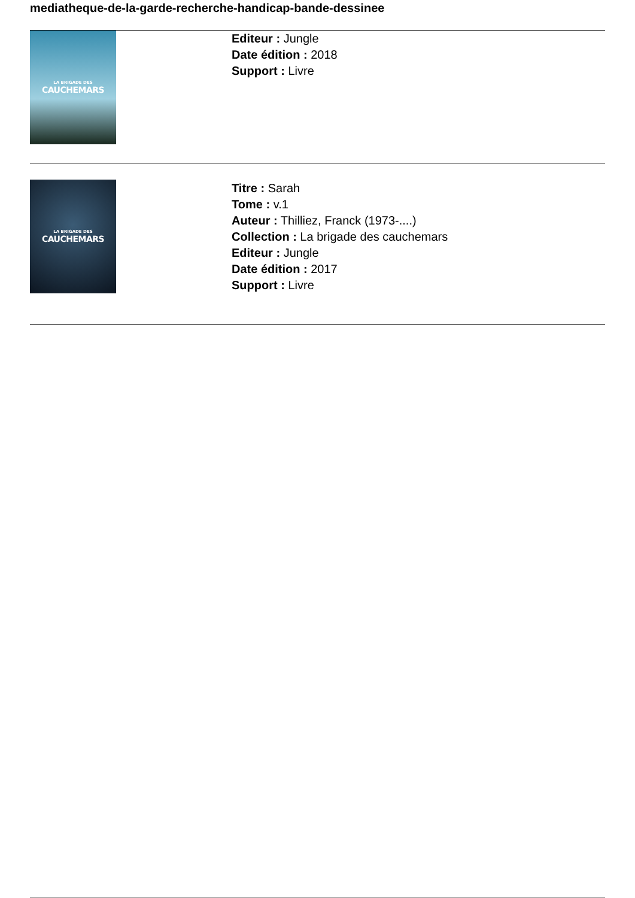mediatheque-de-la-garde-recherche-handicap-bande-dessinee
LA BRIGADE DES
CAUCHEMARS
Editeur : Jungle
Date édition : 2018
Support : Livre
LA BRIGADE DES
CAUCHEMARS
Titre : Sarah
Tome : v.1
Auteur : Thilliez, Franck (1973-....)
Collection : La brigade des cauchemars
Editeur : Jungle
Date édition : 2017
Support : Livre